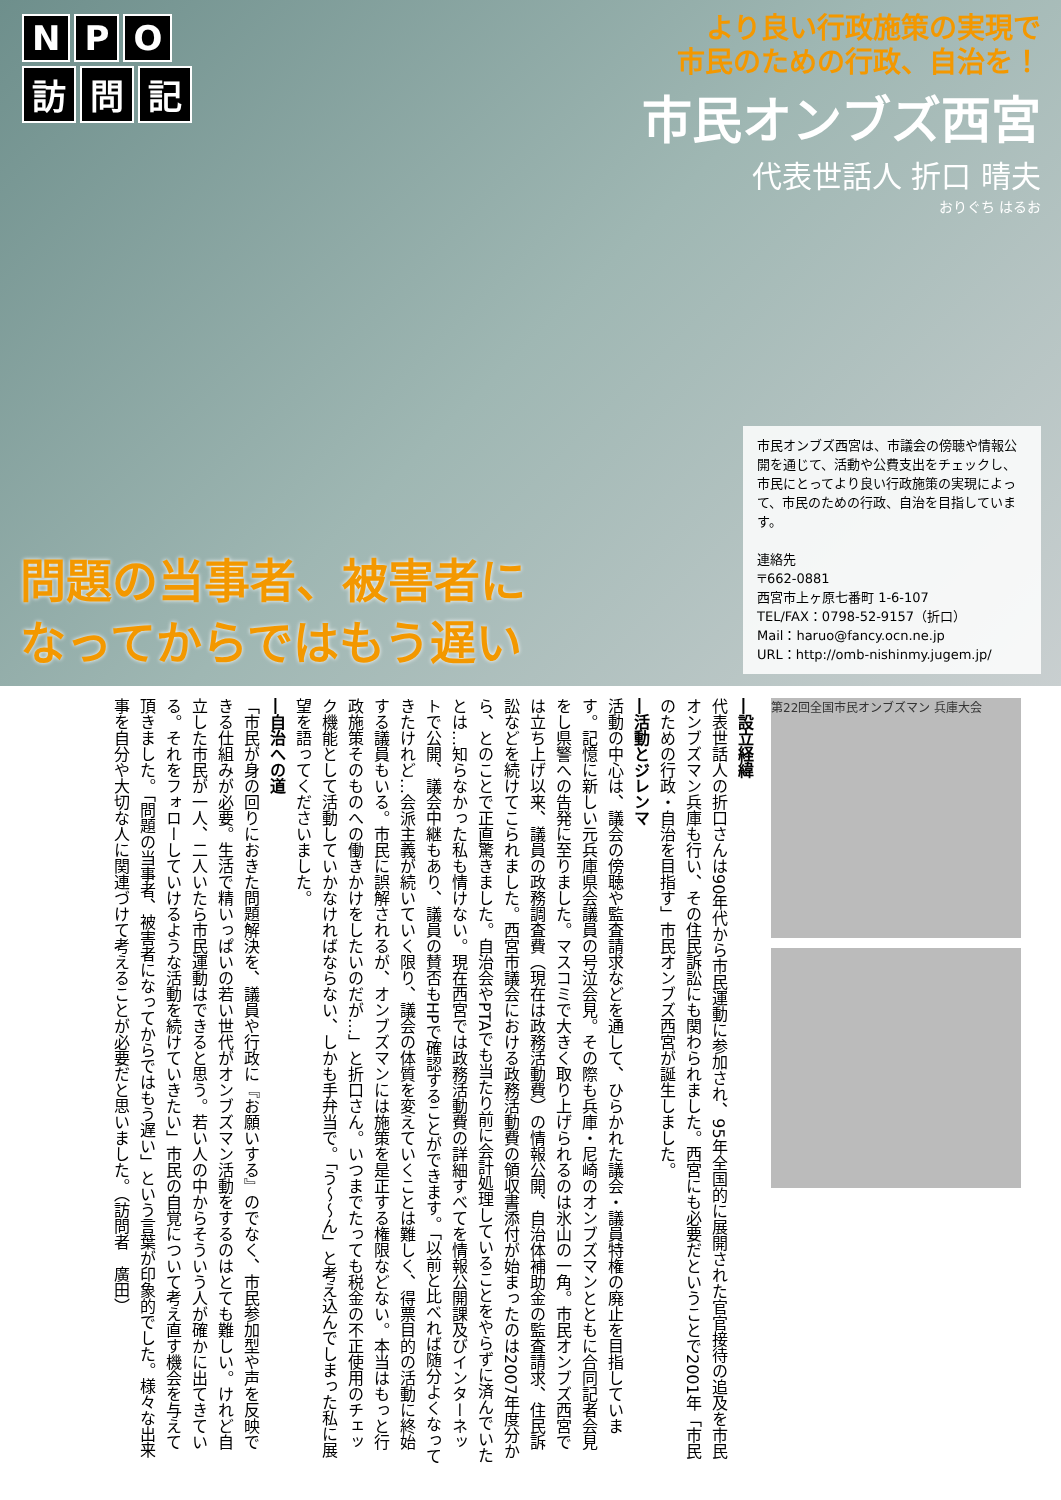N P O
訪問 記
より良い行政施策の実現で
市民のための行政、自治を！
市民オンブズ西宮
代表世話人 折口 晴夫
おりぐち はるお
問題の当事者、被害者に
なってからではもう遅い
市民オンブズ西宮は、市議会の傍聴や情報公開を通じて、活動や公費支出をチェックし、市民にとってより良い行政施策の実現によって、市民のための行政、自治を目指しています。
連絡先
〒662-0881
西宮市上ヶ原七番町 1-6-107
TEL/FAX：0798-52-9157（折口）
Mail：haruo@fancy.ocn.ne.jp
URL：http://omb-nishinmy.jugem.jp/
―設立経緯
代表世話人の折口さんは90年代から市民運動に参加され、95年全国的に展開された官官接待の追及を市民オンブズマン兵庫も行い、その住民訴訟にも関わられました。西宮にも必要だということで2001年「市民のための行政・自治を目指す」市民オンブズ西宮が誕生しました。
―活動とジレンマ
活動の中心は、議会の傍聴や監査請求などを通して、ひらかれた議会・議員特権の廃止を目指しています。記憶に新しい元兵庫県会議員の号泣会見。その際も兵庫・尼崎のオンブズマンとともに合同記者会見をし県警への告発に至りました。マスコミで大きく取り上げられるのは氷山の一角。市民オンブズ西宮では立ち上げ以来、議員の政務調査費（現在は政務活動費）の情報公開、自治体補助金の監査請求、住民訴訟などを続けてこられました。西宮市議会における政務活動費の領収書添付が始まったのは2007年度分から、とのことで正直驚きました。自治会やPTAでも当たり前に会計処理していることをやらずに済んでいたとは…知らなかった私も情けない。現在西宮では政務活動費の詳細すべてを情報公開課及びインターネットで公開、議会中継もあり、議員の賛否もHPで確認することができます。「以前と比べれば随分よくなってきたけれど…会派主義が続いていく限り、議会の体質を変えていくことは難しく、得票目的の活動に終始する議員もいる。市民に誤解されるが、オンブズマンには施策を是正する権限などない。本当はもっと行政施策そのものへの働きかけをしたいのだが…」と折口さん。いつまでたっても税金の不正使用のチェック機能として活動していかなければならない、しかも手弁当で。「う～～ん」と考え込んでしまった私に展望を語ってくださいました。
―自治への道
「市民が身の回りにおきた問題解決を、議員や行政に『お願いする』のでなく、市民参加型や声を反映できる仕組みが必要。生活で精いっぱいの若い世代がオンブズマン活動をするのはとても難しい。けれど自立した市民が一人、二人いたら市民運動はできると思う。若い人の中からそういう人が確かに出てきている。それをフォローしていけるような活動を続けていきたい」市民の自覚について考え直す機会を与えて頂きました。「問題の当事者、被害者になってからではもう遅い」という言葉が印象的でした。様々な出来事を自分や大切な人に関連づけて考えることが必要だと思いました。（訪問者　廣田）
第22回全国市民オンブズマン 兵庫大会